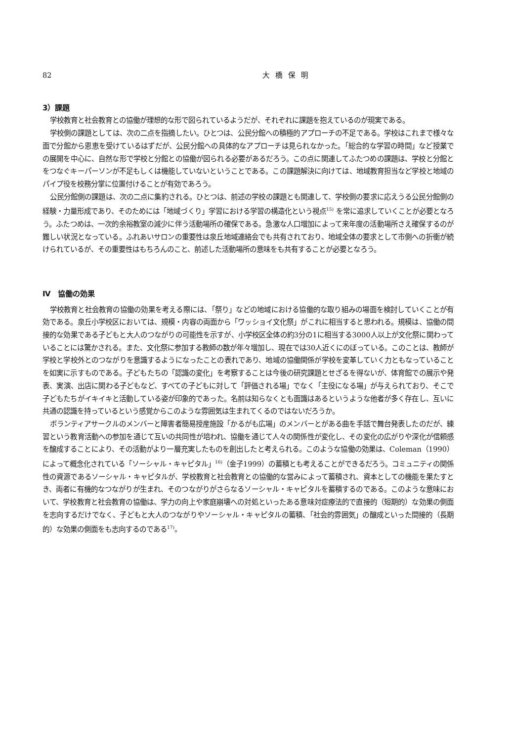82 大橋保明
3）課題
学校教育と社会教育との協働が理想的な形で図られているようだが、それぞれに課題を抱えているのが現実である。
学校側の課題としては、次の二点を指摘したい。ひとつは、公民分館への積極的アプローチの不足である。学校はこれまで様々な面で分館から恩恵を受けているはずだが、公民分館への具体的なアプローチは見られなかった。「総合的な学習の時間」など授業での展開を中心に、自然な形で学校と分館との協働が図られる必要があるだろう。この点に関連してふたつめの課題は、学校と分館とをつなぐキーパーソンが不足もしくは機能していないということである。この課題解決に向けては、地域教育担当など学校と地域のパイプ役を校務分掌に位置付けることが有効であろう。
公民分館側の課題は、次の二点に集約される。ひとつは、前述の学校の課題とも関連して、学校側の要求に応えうる公民分館側の経験・力量形成であり、そのためには「地域づくり」学習における学習の構造化という視点<sup>15)</sup> を常に追求していくことが必要となろう。ふたつめは、一次的余裕教室の減少に伴う活動場所の確保である。急激な人口増加によって来年度の活動場所さえ確保するのが難しい状況となっている。ふれあいサロンの重要性は泉丘地域連絡会でも共有されており、地域全体の要求として市側への折衝が続けられているが、その重要性はもちろんのこと、前述した活動場所の意味をも共有することが必要となろう。
Ⅳ　協働の効果
学校教育と社会教育の協働の効果を考える際には、「祭り」などの地域における協働的な取り組みの場面を検討していくことが有効である。泉丘小学校区においては、規模・内容の両面から「ワッショイ文化祭」がこれに相当すると思われる。規模は、協働の間接的な効果である子どもと大人のつながりの可能性を示すが、小学校区全体の約3分の1に相当する3000人以上が文化祭に関わっていることには驚かされる。また、文化祭に参加する教師の数が年々増加し、現在では30人近くにのぼっている。このことは、教師が学校と学校外とのつながりを意識するようになったことの表れであり、地域の協働関係が学校を変革していく力ともなっていることを如実に示すものである。子どもたちの「認識の変化」を考察することは今後の研究課題とせざるを得ないが、体育館での展示や発表、実演、出店に関わる子どもなど、すべての子どもに対して「評価される場」でなく「主役になる場」が与えられており、そこで子どもたちがイキイキと活動している姿が印象的であった。名前は知らなくとも面識はあるというような他者が多く存在し、互いに共通の認識を持っているという感覚からこのような雰囲気は生まれてくるのではないだろうか。
ボランティアサークルのメンバーと障害者簡易授産施設「かるがも広場」のメンバーとがある曲を手話で舞台発表したのだが、練習という教育活動への参加を通じて互いの共同性が培われ、協働を通じて人々の関係性が変化し、その変化の広がりや深化が信頼感を醸成することにより、その活動がより一層充実したものを創出したと考えられる。このような協働の効果は、Coleman（1990）によって概念化されている「ソーシャル・キャピタル」<sup>16)</sup>（金子1999）の蓄積とも考えることができるだろう。コミュニティの関係性の資源であるソーシャル・キャピタルが、学校教育と社会教育との協働的な営みによって蓄積され、資本としての機能を果たすとき、両者に有機的なつながりが生まれ、そのつながりがさらなるソーシャル・キャピタルを蓄積するのである。このような意味において、学校教育と社会教育の協働は、学力の向上や家庭崩壊への対処といったある意味対症療法的で直接的（短期的）な効果の側面を志向するだけでなく、子どもと大人のつながりやソーシャル・キャピタルの蓄積、「社会的雰囲気」の醸成といった間接的（長期的）な効果の側面をも志向するのである<sup>17)</sup>。